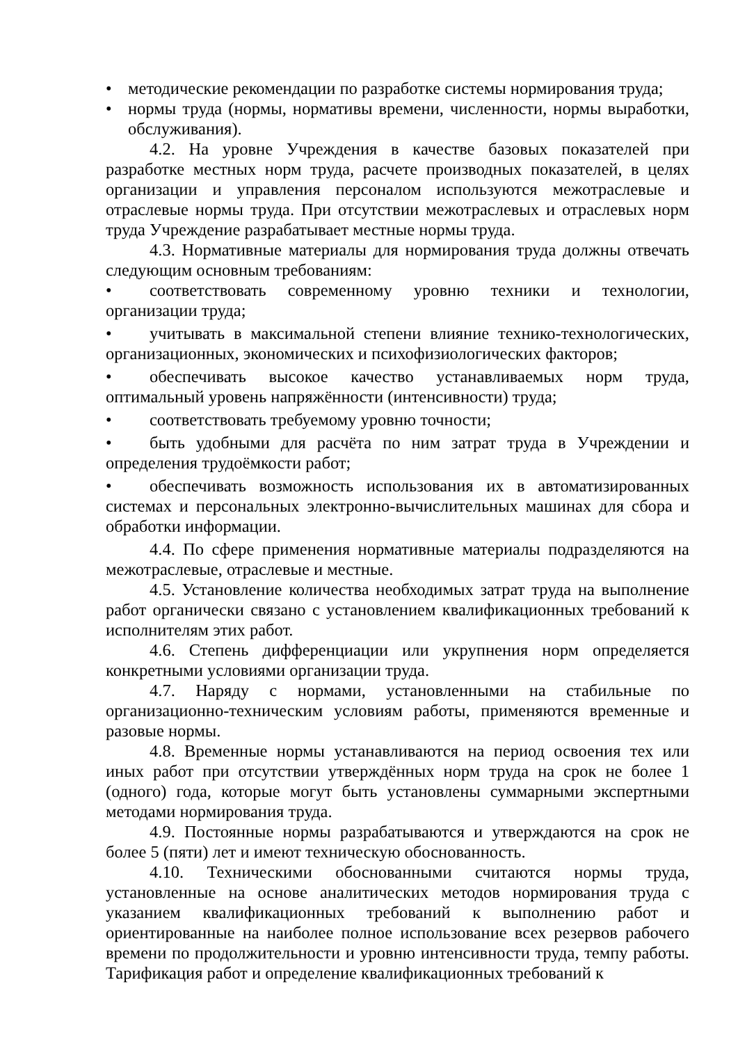• методические рекомендации по разработке системы нормирования труда;
• нормы труда (нормы, нормативы времени, численности, нормы выработки, обслуживания).
4.2. На уровне Учреждения в качестве базовых показателей при разработке местных норм труда, расчете производных показателей, в целях организации и управления персоналом используются межотраслевые и отраслевые нормы труда. При отсутствии межотраслевых и отраслевых норм труда Учреждение разрабатывает местные нормы труда.
4.3. Нормативные материалы для нормирования труда должны отвечать следующим основным требованиям:
• соответствовать современному уровню техники и технологии, организации труда;
• учитывать в максимальной степени влияние технико-технологических, организационных, экономических и психофизиологических факторов;
• обеспечивать высокое качество устанавливаемых норм труда, оптимальный уровень напряжённости (интенсивности) труда;
• соответствовать требуемому уровню точности;
• быть удобными для расчёта по ним затрат труда в Учреждении и определения трудоёмкости работ;
• обеспечивать возможность использования их в автоматизированных системах и персональных электронно-вычислительных машинах для сбора и обработки информации.
4.4. По сфере применения нормативные материалы подразделяются на межотраслевые, отраслевые и местные.
4.5. Установление количества необходимых затрат труда на выполнение работ органически связано с установлением квалификационных требований к исполнителям этих работ.
4.6. Степень дифференциации или укрупнения норм определяется конкретными условиями организации труда.
4.7. Наряду с нормами, установленными на стабильные по организационно-техническим условиям работы, применяются временные и разовые нормы.
4.8. Временные нормы устанавливаются на период освоения тех или иных работ при отсутствии утверждённых норм труда на срок не более 1 (одного) года, которые могут быть установлены суммарными экспертными методами нормирования труда.
4.9. Постоянные нормы разрабатываются и утверждаются на срок не более 5 (пяти) лет и имеют техническую обоснованность.
4.10. Техническими обоснованными считаются нормы труда, установленные на основе аналитических методов нормирования труда с указанием квалификационных требований к выполнению работ и ориентированные на наиболее полное использование всех резервов рабочего времени по продолжительности и уровню интенсивности труда, темпу работы. Тарификация работ и определение квалификационных требований к